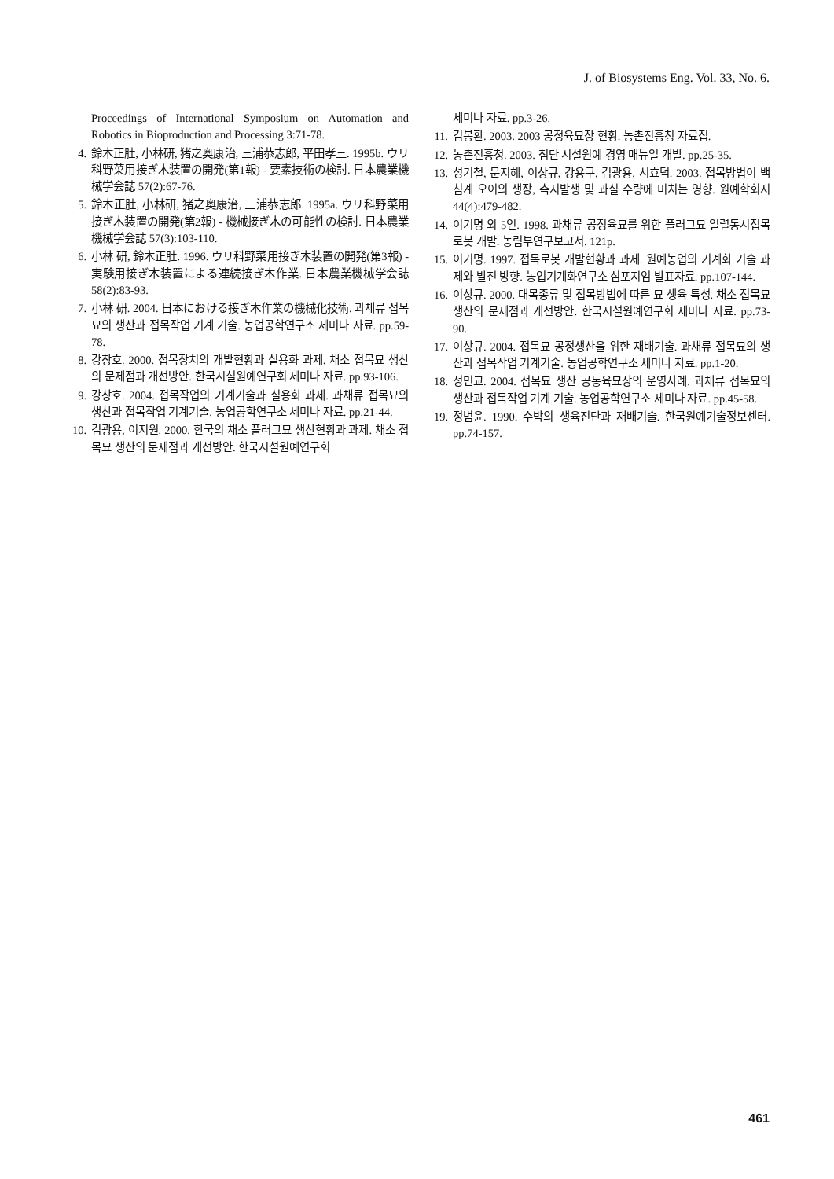J. of Biosystems Eng. Vol. 33, No. 6.
Proceedings of International Symposium on Automation and Robotics in Bioproduction and Processing 3:71-78.
4. 鈴木正肚, 小林研, 猪之奥康治, 三浦恭志郎, 平田孝三. 1995b. ウリ科野菜用接ぎ木装置の開発(第1報) - 要素技術の検討. 日本農業機械学会誌 57(2):67-76.
5. 鈴木正肚, 小林研, 猪之奥康治, 三浦恭志郎. 1995a. ウリ科野菜用接ぎ木装置の開発(第2報) - 機械接ぎ木の可能性の検討. 日本農業機械学会誌 57(3):103-110.
6. 小林 研, 鈴木正肚. 1996. ウリ科野菜用接ぎ木装置の開発(第3報) - 実験用接ぎ木装置による連続接ぎ木作業. 日本農業機械学会誌 58(2):83-93.
7. 小林 研. 2004. 日本における接ぎ木作業の機械化技術. 과채류 접목묘의 생산과 접목작업 기계 기술. 농업공학연구소 세미나 자료. pp.59-78.
8. 강창호. 2000. 접목장치의 개발현황과 실용화 과제. 채소 접목묘 생산의 문제점과 개선방안. 한국시설원예연구회 세미나 자료. pp.93-106.
9. 강창호. 2004. 접목작업의 기계기술과 실용화 과제. 과채류 접목묘의 생산과 접목작업 기계기술. 농업공학연구소 세미나 자료. pp.21-44.
10. 김광용, 이지원. 2000. 한국의 채소 플러그묘 생산현황과 과제. 채소 접목묘 생산의 문제점과 개선방안. 한국시설원예연구회
세미나 자료. pp.3-26.
11. 김봉환. 2003. 2003 공정육묘장 현황. 농촌진흥청 자료집.
12. 농촌진흥청. 2003. 첨단 시설원예 경영 매뉴얼 개발. pp.25-35.
13. 성기철, 문지혜, 이상규, 강용구, 김광용, 서효덕. 2003. 접목방법이 백침계 오이의 생장, 측지발생 및 과실 수량에 미치는 영향. 원예학회지 44(4):479-482.
14. 이기명 외 5인. 1998. 과채류 공정육묘를 위한 플러그묘 일렬동시접목 로봇 개발. 농림부연구보고서. 121p.
15. 이기명. 1997. 접목로봇 개발현황과 과제. 원예농업의 기계화 기술 과제와 발전 방향. 농업기계화연구소 심포지엄 발표자료. pp.107-144.
16. 이상규. 2000. 대목종류 및 접목방법에 따른 묘 생육 특성. 채소 접목묘 생산의 문제점과 개선방안. 한국시설원예연구회 세미나 자료. pp.73-90.
17. 이상규. 2004. 접목묘 공정생산을 위한 재배기술. 과채류 접목묘의 생산과 접목작업 기계기술. 농업공학연구소 세미나 자료. pp.1-20.
18. 정민교. 2004. 접목묘 생산 공동육묘장의 운영사례. 과채류 접목묘의 생산과 접목작업 기계 기술. 농업공학연구소 세미나 자료. pp.45-58.
19. 정범윤. 1990. 수박의 생육진단과 재배기술. 한국원예기술정보센터. pp.74-157.
461